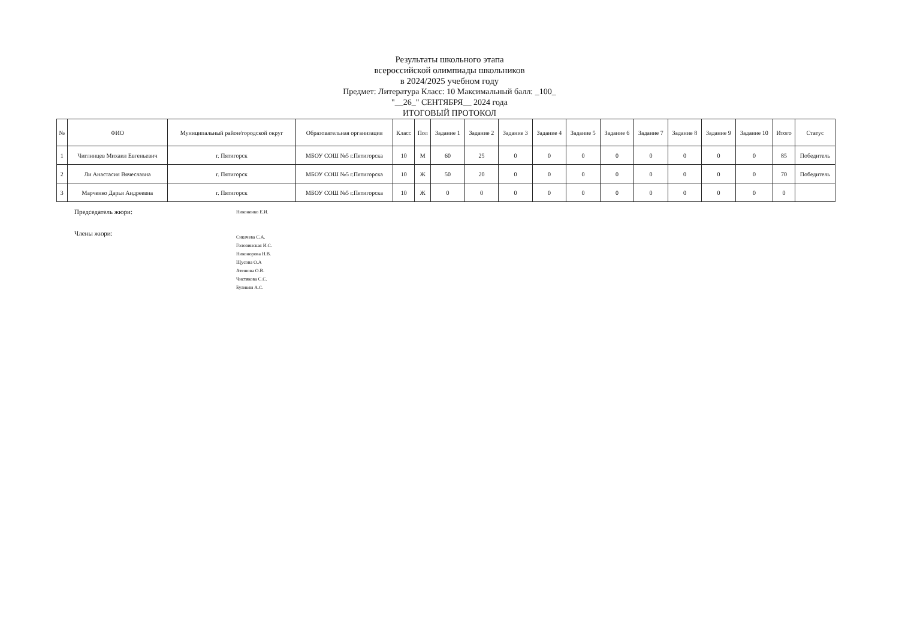Результаты школьного этапа
всероссийской олимпиады школьников
в 2024/2025 учебном году
Предмет: Литература Класс: 10 Максимальный балл: _100_
"__26_" СЕНТЯБРЯ__ 2024 года
ИТОГОВЫЙ ПРОТОКОЛ
| № | ФИО | Муниципальный район/городской округ | Образовательная организация | Класс | Пол | Задание 1 | Задание 2 | Задание 3 | Задание 4 | Задание 5 | Задание 6 | Задание 7 | Задание 8 | Задание 9 | Задание 10 | Итого | Статус |
| --- | --- | --- | --- | --- | --- | --- | --- | --- | --- | --- | --- | --- | --- | --- | --- | --- | --- |
| 1 | Чиглинцев Михаил Евгеньевич | г. Пятигорск | МБОУ СОШ №5 г.Пятигорска | 10 | М | 60 | 25 | 0 | 0 | 0 | 0 | 0 | 0 | 0 | 0 | 85 | Победитель |
| 2 | Ли Анастасия Вячеславна | г. Пятигорск | МБОУ СОШ №5 г.Пятигорска | 10 | Ж | 50 | 20 | 0 | 0 | 0 | 0 | 0 | 0 | 0 | 0 | 70 | Победитель |
| 3 | Марченко Дарья Андреевна | г. Пятигорск | МБОУ СОШ №5 г.Пятигорска | 10 | Ж | 0 | 0 | 0 | 0 | 0 | 0 | 0 | 0 | 0 | 0 | 0 | |
Председатель жюри:
Члены жюри:
Никоненко Е.И.
Сикачева С.А.
Головинская И.С.
Никонорова Н.В.
Щусова О.А
Атешова О.В.
Чистякова С.С.
Буликян А.С.